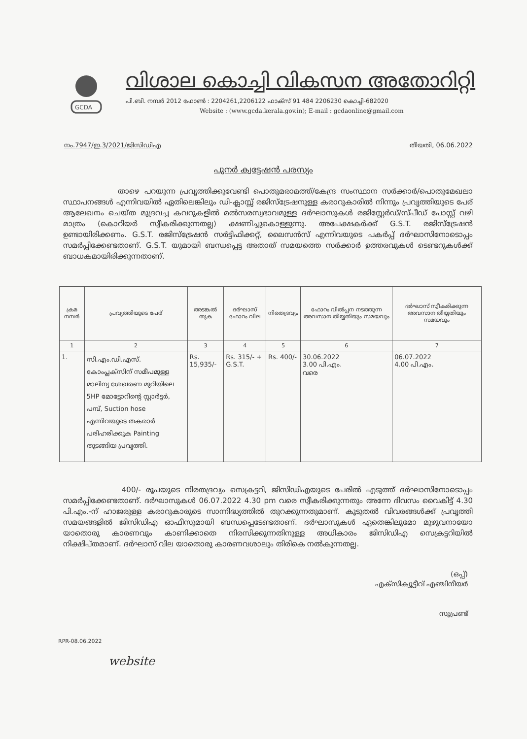GCDA
വിശാല കൊച്ചി വികസന അതോറിറ്റി
പി.ബി. നമ്പർ 2012 ഫോൺ : 2204261,2206122 ഫാക്സ് 91 484 2206230 കൊച്ചി-682020
Website : (www.gcda.kerala.gov.in); E-mail : gcdaonline@gmail.com
നം.7947/ഇ.3/2021/ജിസിഡിഎ തീയതി, 06.06.2022
പുനർ ക്വട്ടേഷൻ പരസ്യം
താഴെ പറയുന്ന പ്രവൃത്തിക്കുവേണ്ടി പൊതുമരാമത്ത്/കേന്ദ്ര സംസ്ഥാന സർക്കാർ/പൊതുമേഖലാ സ്ഥാപനങ്ങൾ എന്നിവയിൽ ഏതിലെങ്കിലും ഡി-ക്ലാസ്സ് രജിസ്ട്രേഷനുള്ള കരാറുകാരിൽ നിന്നും പ്രവൃത്തിയുടെ പേര് ആലേഖനം ചെയ്ത മുദ്രവച്ച കവറുകളിൽ മൽസരസ്വഭാവമുള്ള ദർഘാസുകൾ രജിസ്റ്റേർഡ്/സ്പീഡ് പോസ്റ്റ് വഴി മാത്രം (കൊറിയർ സ്വീകരിക്കുന്നതല്ല) ക്ഷണിച്ചുകൊള്ളുന്നു. അപേക്ഷകർക്ക് G.S.T. രജിസ്ട്രേഷൻ ഉണ്ടായിരിക്കണം. G.S.T. രജിസ്ട്രേഷൻ സർട്ടിഫിക്കറ്റ്, ലൈസൻസ് എന്നിവയുടെ പകർപ്പ് ദർഘാസിനോടൊപ്പം സമർപ്പിക്കേണ്ടതാണ്. G.S.T. യുമായി ബന്ധപ്പെട്ട അതാത് സമയത്തെ സർക്കാർ ഉത്തരവുകൾ ടെണ്ടറുകൾക്ക് ബാധകമായിരിക്കുന്നതാണ്.
| ക്രമ നമ്പർ | പ്രവൃത്തിയുടെ പേര് | അടങ്കൽ തുക | ദർഘാസ് ഫോറം വില | നിരതദ്രവ്യം | ഫോറം വിൽപ്പന നടത്തുന്ന അവസാന തീയ്യതിയും സമയവും | ദർഘാസ് സ്വീകരിക്കുന്ന അവസാന തീയ്യതിയും സമയവും |
| --- | --- | --- | --- | --- | --- | --- |
| 1 | 2 | 3 | 4 | 5 | 6 | 7 |
| 1. | സി.എം.ഡി.എസ്. കോംപ്ലക്സിന് സമീപമുള്ള മാലിന്യ ശേഖരണ മുറിയിലെ 5HP മോട്ടോറിന്റെ സ്റ്റാർട്ടർ, പമ്പ്, Suction hose എന്നിവയുടെ തകരാർ പരിഹരിക്കുക Painting തുടങ്ങിയ പ്രവൃത്തി. | Rs. 15,935/- | Rs. 315/- + G.S.T. | Rs. 400/- | 30.06.2022 3.00 പി.എം. വരെ | 06.07.2022 4.00 പി.എം. |
400/- രൂപയുടെ നിരതദ്രവ്യം സെക്രട്ടറി, ജിസിഡിഎയുടെ പേരിൽ എടുത്ത് ദർഘാസിനോടൊപ്പം സമർപ്പിക്കേണ്ടതാണ്. ദർഘാസുകൾ 06.07.2022 4.30 pm വരെ സ്വീകരിക്കുന്നതും അന്നേ ദിവസം വൈകിട്ട് 4.30 പി.എം.-ന് ഹാജരുള്ള കരാറുകാരുടെ സാന്നിദ്ധ്യത്തിൽ തുറക്കുന്നതുമാണ്. കൂടുതൽ വിവരങ്ങൾക്ക് പ്രവൃത്തി സമയങ്ങളിൽ ജിസിഡിഎ ഓഫീസുമായി ബന്ധപ്പെടേണ്ടതാണ്. ദർഘാസുകൾ ഏതെങ്കിലുമോ മുഴുവനായോ യാതൊരു കാരണവും കാണിക്കാതെ നിരസിക്കുന്നതിനുള്ള അധികാരം ജിസിഡിഎ സെക്രട്ടറിയിൽ നിക്ഷിപ്തമാണ്. ദർഘാസ് വില യാതൊരു കാരണവശാലും തിരികെ നൽകുന്നതല്ല.
(ഒപ്പ്)
എക്സിക്യൂട്ടീവ് എഞ്ചിനീയർ
സൂപ്രണ്ട്
RPR-08.06.2022
website